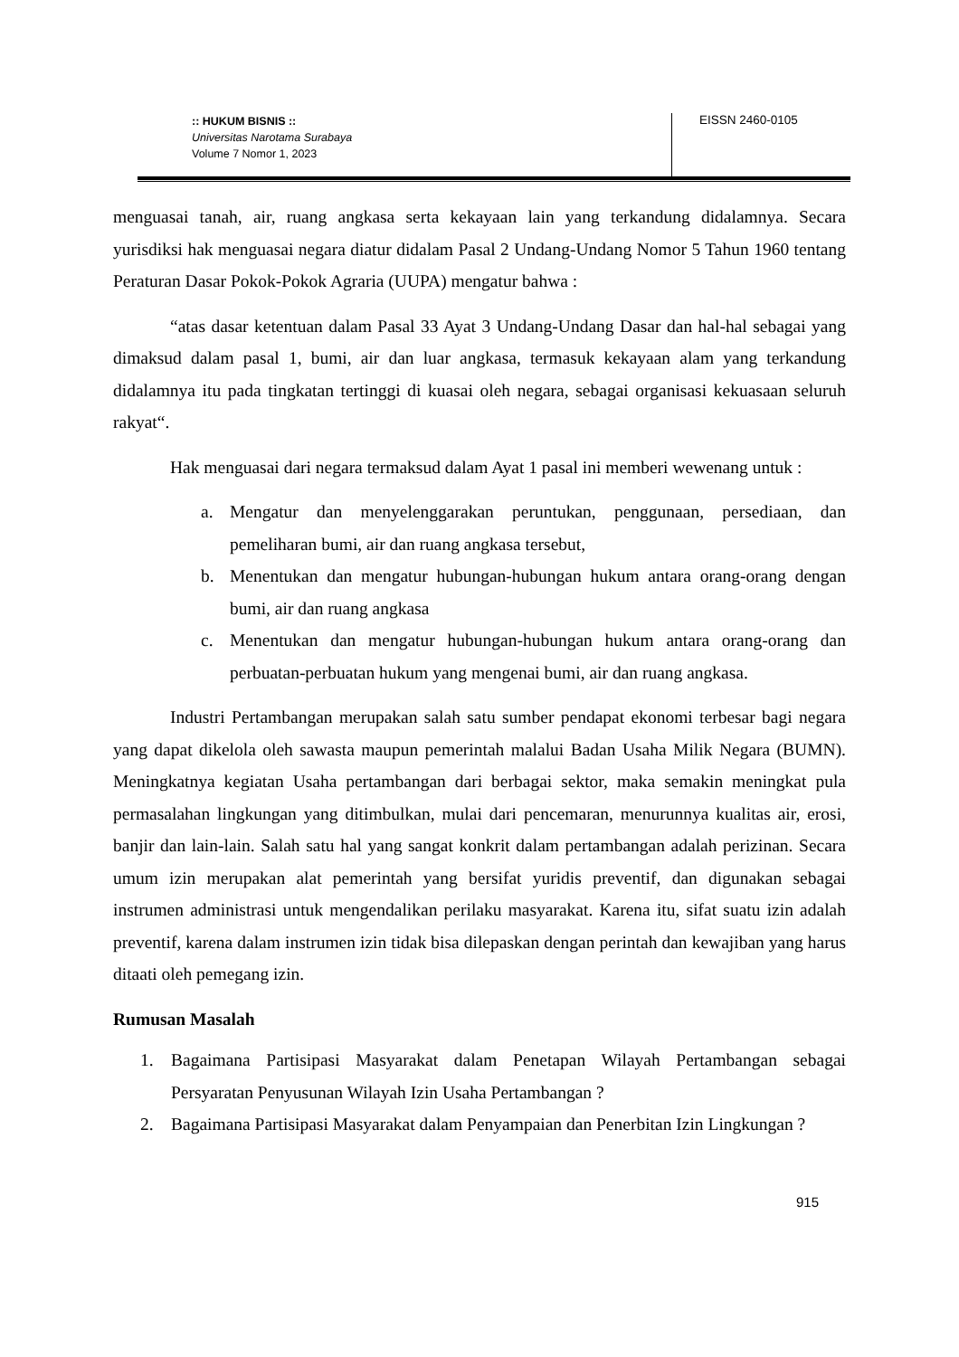:: HUKUM BISNIS ::
Universitas Narotama Surabaya
Volume 7 Nomor 1, 2023
EISSN 2460-0105
menguasai tanah, air, ruang angkasa serta kekayaan lain yang terkandung didalamnya. Secara yurisdiksi hak menguasai negara diatur didalam Pasal 2 Undang-Undang Nomor 5 Tahun 1960 tentang Peraturan Dasar Pokok-Pokok Agraria (UUPA) mengatur bahwa :
“atas dasar ketentuan dalam Pasal 33 Ayat 3 Undang-Undang Dasar dan hal-hal sebagai yang dimaksud dalam pasal 1, bumi, air dan luar angkasa, termasuk kekayaan alam yang terkandung didalamnya itu pada tingkatan tertinggi di kuasai oleh negara, sebagai organisasi kekuasaan seluruh rakyat“.
Hak menguasai dari negara termaksud dalam Ayat 1 pasal ini memberi wewenang untuk :
a. Mengatur dan menyelenggarakan peruntukan, penggunaan, persediaan, dan pemeliharan bumi, air dan ruang angkasa tersebut,
b. Menentukan dan mengatur hubungan-hubungan hukum antara orang-orang dengan bumi, air dan ruang angkasa
c. Menentukan dan mengatur hubungan-hubungan hukum antara orang-orang dan perbuatan-perbuatan hukum yang mengenai bumi, air dan ruang angkasa.
Industri Pertambangan merupakan salah satu sumber pendapat ekonomi terbesar bagi negara yang dapat dikelola oleh sawasta maupun pemerintah malalui Badan Usaha Milik Negara (BUMN). Meningkatnya kegiatan Usaha pertambangan dari berbagai sektor, maka semakin meningkat pula permasalahan lingkungan yang ditimbulkan, mulai dari pencemaran, menurunnya kualitas air, erosi, banjir dan lain-lain. Salah satu hal yang sangat konkrit dalam pertambangan adalah perizinan. Secara umum izin merupakan alat pemerintah yang bersifat yuridis preventif, dan digunakan sebagai instrumen administrasi untuk mengendalikan perilaku masyarakat. Karena itu, sifat suatu izin adalah preventif, karena dalam instrumen izin tidak bisa dilepaskan dengan perintah dan kewajiban yang harus ditaati oleh pemegang izin.
Rumusan Masalah
1. Bagaimana Partisipasi Masyarakat dalam Penetapan Wilayah Pertambangan sebagai Persyaratan Penyusunan Wilayah Izin Usaha Pertambangan ?
2. Bagaimana Partisipasi Masyarakat dalam Penyampaian dan Penerbitan Izin Lingkungan ?
915